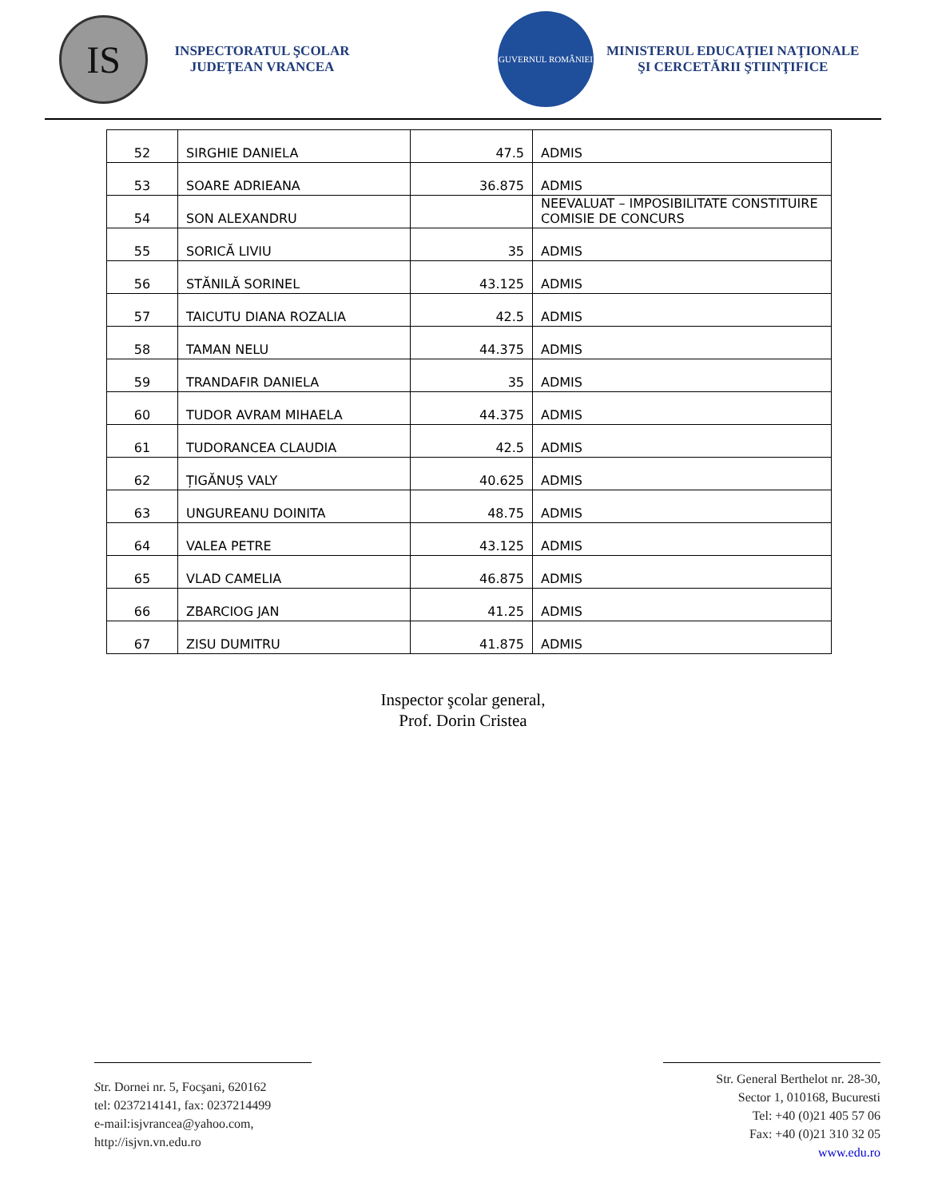IS
INSPECTORATUL ŞCOLAR JUDEŢEAN VRANCEA
GUVERNUL ROMÂNIEI
MINISTERUL EDUCAŢIEI NAŢIONALE
ŞI CERCETĂRII ŞTIINŢIFICE
| 52 | SIRGHIE DANIELA | 47.5 | ADMIS |
| 53 | SOARE ADRIEANA | 36.875 | ADMIS |
| 54 | SON ALEXANDRU | | NEEVALUAT – IMPOSIBILITATE CONSTITUIRE COMISIE DE CONCURS |
| 55 | SORICĂ LIVIU | 35 | ADMIS |
| 56 | STĂNILĂ SORINEL | 43.125 | ADMIS |
| 57 | TAICUTU DIANA ROZALIA | 42.5 | ADMIS |
| 58 | TAMAN NELU | 44.375 | ADMIS |
| 59 | TRANDAFIR DANIELA | 35 | ADMIS |
| 60 | TUDOR AVRAM MIHAELA | 44.375 | ADMIS |
| 61 | TUDORANCEA CLAUDIA | 42.5 | ADMIS |
| 62 | ȚIGĂNUȘ VALY | 40.625 | ADMIS |
| 63 | UNGUREANU DOINITA | 48.75 | ADMIS |
| 64 | VALEA PETRE | 43.125 | ADMIS |
| 65 | VLAD CAMELIA | 46.875 | ADMIS |
| 66 | ZBARCIOG JAN | 41.25 | ADMIS |
| 67 | ZISU DUMITRU | 41.875 | ADMIS |
Inspector şcolar general,
Prof. Dorin Cristea
Str. Dornei nr. 5, Focşani, 620162
tel: 0237214141, fax: 0237214499
e-mail:isjvrancea@yahoo.com,
http://isjvn.vn.edu.ro
Str. General Berthelot nr. 28-30,
Sector 1, 010168, Bucuresti
Tel: +40 (0)21 405 57 06
Fax: +40 (0)21 310 32 05
www.edu.ro